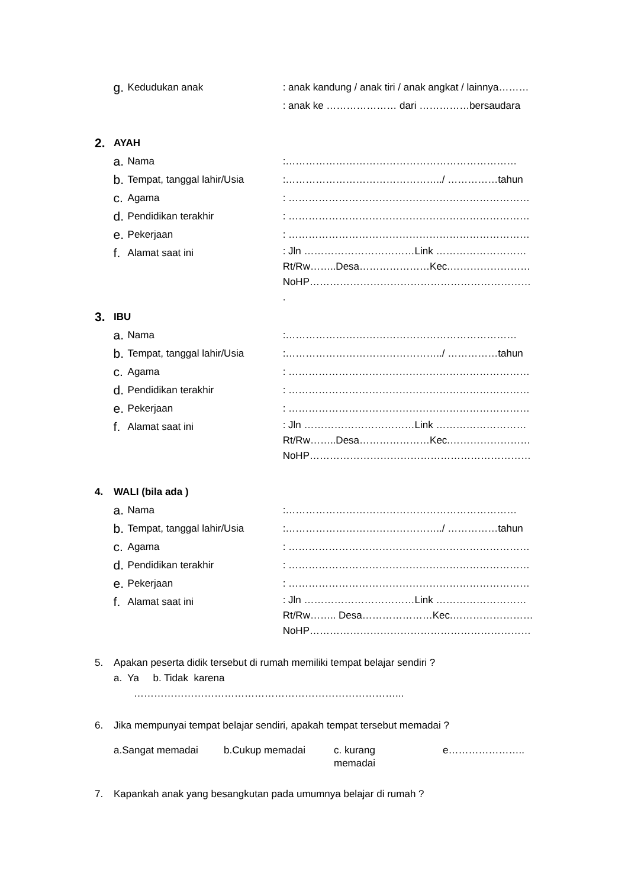g. Kedudukan anak : anak kandung / anak tiri / anak angkat / lainnya………
: anak ke ………………… dari ……………bersaudara
2. AYAH
a. Nama :……………………………………………………………
b. Tempat, tanggal lahir/Usia
:………………………………………../ ……………tahun
c. Agama : ………………………………………………………………
d. Pendidikan terakhir : ………………………………………………………………
e. Pekerjaan : ………………………………………………………………
f. Alamat saat ini
: Jln ……………………………Link ………………………
Rt/Rw……..Desa…………………Kec.……………………
NoHP…………………………………………………………
.
3. IBU
a. Nama :……………………………………………………………
b. Tempat, tanggal lahir/Usia
:………………………………………../ ……………tahun
c. Agama : ………………………………………………………………
d. Pendidikan terakhir : ………………………………………………………………
e. Pekerjaan : ………………………………………………………………
f. Alamat saat ini
: Jln ……………………………Link ………………………
Rt/Rw……..Desa…………………Kec.……………………
NoHP…………………………………………………………
4. WALI (bila ada )
a. Nama :……………………………………………………………
b. Tempat, tanggal lahir/Usia
:………………………………………../ ……………tahun
c. Agama : ………………………………………………………………
d. Pendidikan terakhir : ………………………………………………………………
e. Pekerjaan : ………………………………………………………………
f. Alamat saat ini
: Jln ……………………………Link ………………………
Rt/Rw…….. Desa…………………Kec.……………………
NoHP…………………………………………………………
5. Apakan peserta didik tersebut di rumah memiliki tempat belajar sendiri ?
a. Ya b. Tidak karena
……………………………………………………………………...
6. Jika mempunyai tempat belajar sendiri, apakah tempat tersebut memadai ?
a.Sangat memadai b.Cukup memadai c. kurang
memadai e…………………..
7. Kapankah anak yang besangkutan pada umumnya belajar di rumah ?